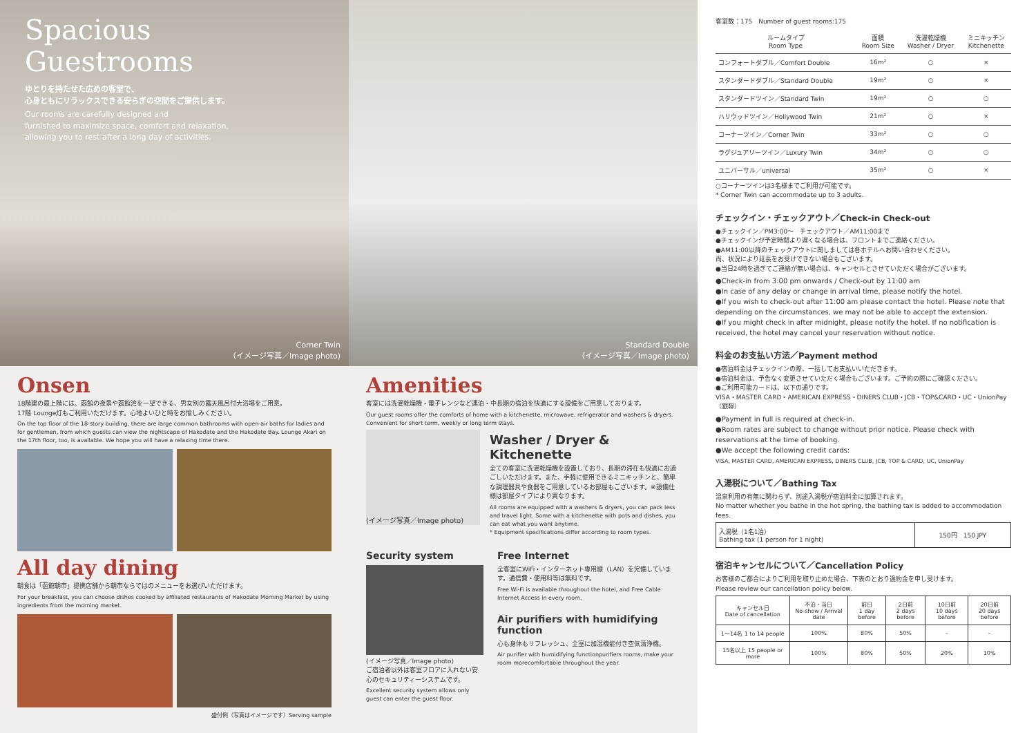Spacious
Guestrooms
ゆとりを持たせた広めの客室で、
心身ともにリラックスできる安らぎの空間をご提供します。
Our rooms are carefully designed and
furnished to maximize space, comfort and relaxation,
allowing you to rest after a long day of activities.
Corner Twin
（イメージ写真／Image photo)
Standard Double
（イメージ写真／Image photo)
Onsen
18階建の最上階には、函館の夜景や函館湾を一望できる、男女別の露天風呂付大浴場をご用意。
17階 Lounge灯もご利用いただけます。心地よいひと時をお愉しみください。
On the top floor of the 18-story building, there are large common bathrooms with open-air baths for ladies and for gentlemen, from which guests can view the nightscape of Hakodate and the Hakodate Bay. Lounge Akari on the 17th floor, too, is available. We hope you will have a relaxing time there.
All day dining
朝食は「函館朝市」提携店舗から朝市ならではのメニューをお選びいただけます。
For your breakfast, you can choose dishes cooked by affiliated restaurants of Hakodate Morning Market by using ingredients from the morning market.
盛付例（写真はイメージです）Serving sample
Amenities
客室には洗濯乾燥機・電子レンジなど連泊・中長期の宿泊を快適にする設備をご用意しております。
Our guest rooms offer the comforts of home with a kitchenette, microwave, refrigerator and washers & dryers. Convenient for short term, weekly or long term stays.
(イメージ写真／Image photo)
Washer / Dryer & Kitchenette
全ての客室に洗濯乾燥機を設置しており、長期の滞在も快適にお過ごしいただけます。また、手軽に使用できるミニキッチンと、簡単な調理器具や食器をご用意しているお部屋もございます。※設備仕様は部屋タイプにより異なります。
All rooms are equipped with a washers & dryers, you can pack less and travel light. Some with a kitchenette with pots and dishes, you can eat what you want anytime.
* Equipment specifications differ according to room types.
Security system
(イメージ写真／Image photo)
ご宿泊者以外は客室フロアに入れない安心のセキュリティーシステムです。
Excellent security system allows only guest can enter the guest floor.
Free Internet
全客室にWiFi・インターネット専用線（LAN）を完備しています。通信費・使用料等は無料です。
Free Wi-Fi is available throughout the hotel, and Free Cable Internet Access in every room.
Air purifiers with humidifying function
心も身体もリフレッシュ、全室に加湿機能付き空気清浄機。
Air purifier with humidifying functionpurifiers rooms, make your room morecomfortable throughout the year.
客室数：175　Number of guest rooms:175
| ルームタイプ Room Type | 面積 Room Size | 洗濯乾燥機 Washer / Dryer | ミニキッチン Kitchenette |
| --- | --- | --- | --- |
| コンフォートダブル／Comfort Double | 16m² | ○ | × |
| スタンダードダブル／Standard Double | 19m² | ○ | × |
| スタンダードツイン／Standard Twin | 19m² | ○ | ○ |
| ハリウッドツイン／Hollywood Twin | 21m² | ○ | × |
| コーナーツイン／Corner Twin | 33m² | ○ | ○ |
| ラグジュアリーツイン／Luxury Twin | 34m² | ○ | ○ |
| ユニバーサル／universal | 35m² | ○ | × |
○コーナーツインは3名様までご利用が可能です。
* Corner Twin can accommodate up to 3 adults.
チェックイン・チェックアウト／Check-in Check-out
●チェックイン／PM3:00〜　チェックアウト／AM11:00まで
●チェックインが予定時間より遅くなる場合は、フロントまでご連絡ください。
●AM11:00以降のチェックアウトに関しましては各ホテルへお問い合わせください。
尚、状況により延長をお受けできない場合もございます。
●当日24時を過ぎてご連絡が無い場合は、キャンセルとさせていただく場合がございます。
●Check-in from 3:00 pm onwards / Check-out by 11:00 am
●In case of any delay or change in arrival time, please notify the hotel.
●If you wish to check-out after 11:00 am please contact the hotel. Please note that depending on the circumstances, we may not be able to accept the extension.
●If you might check in after midnight, please notify the hotel. If no notification is received, the hotel may cancel your reservation without notice.
料金のお支払い方法／Payment method
●宿泊料金はチェックインの際、一括してお支払いいただきます。
●宿泊料金は、予告なく変更させていただく場合もございます。ご予約の際にご確認ください。
●ご利用可能カードは、以下の通りです。
VISA・MASTER CARD・AMERICAN EXPRESS・DINERS CLUB・JCB・TOP&CARD・UC・UnionPay（銀聯）
●Payment in full is required at check-in.
●Room rates are subject to change without prior notice. Please check with reservations at the time of booking.
●We accept the following credit cards:
VISA, MASTER CARD, AMERICAN EXPRESS, DINERS CLUB, JCB, TOP & CARD, UC, UnionPay
入湯税について／Bathing Tax
温泉利用の有無に関わらず、別途入湯税が宿泊料金に加算されます。
No matter whether you bathe in the hot spring, the bathing tax is added to accommodation fees.
| 入湯税（1名1泊） Bathing tax (1 person for 1 night) | 150円 150 JPY |
宿泊キャンセルについて／Cancellation Policy
お客様のご都合によりご利用を取り止めた場合、下表のとおり違約金を申し受けます。
Please review our cancellation policy below.
| キャンセル日 Date of cancellation | 不泊・当日 No-show / Arrival date | 前日 1 day before | 2日前 2 days before | 10日前 10 days before | 20日前 20 days before |
| --- | --- | --- | --- | --- | --- |
| 1〜14名 1 to 14 people | 100% | 80% | 50% | – | – |
| 15名以上 15 people or more | 100% | 80% | 50% | 20% | 10% |